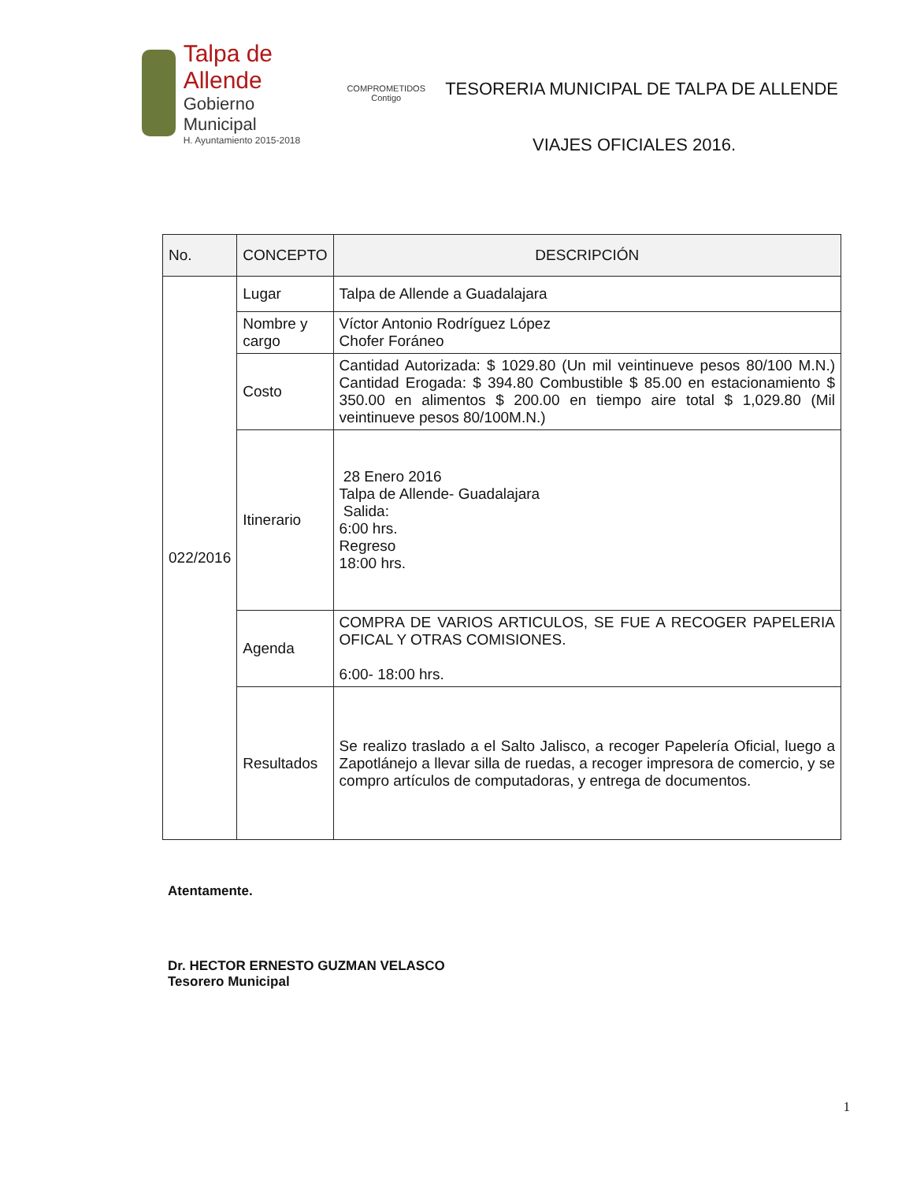Talpa de Allende
Gobierno Municipal
H. Ayuntamiento 2015-2018
COMPROMETIDOS
Contigo
TESORERIA MUNICIPAL DE TALPA DE ALLENDE
VIAJES OFICIALES 2016.
| No. | CONCEPTO | DESCRIPCIÓN |
| --- | --- | --- |
| 022/2016 | Lugar | Talpa de Allende a Guadalajara |
| | Nombre y cargo | Víctor Antonio Rodríguez López Chofer Foráneo |
| | Costo | Cantidad Autorizada: $ 1029.80 (Un mil veintinueve pesos 80/100 M.N.) Cantidad Erogada: $ 394.80 Combustible $ 85.00 en estacionamiento $ 350.00 en alimentos $ 200.00 en tiempo aire total $ 1,029.80 (Mil veintinueve pesos 80/100M.N.) |
| | Itinerario | 28 Enero 2016 Talpa de Allende- Guadalajara Salida: 6:00 hrs. Regreso 18:00 hrs. |
| | Agenda | COMPRA DE VARIOS ARTICULOS, SE FUE A RECOGER PAPELERIA OFICAL Y OTRAS COMISIONES. 6:00- 18:00 hrs. |
| | Resultados | Se realizo traslado a el Salto Jalisco, a recoger Papelería Oficial, luego a Zapotlánejo a llevar silla de ruedas, a recoger impresora de comercio, y se compro artículos de computadoras, y entrega de documentos. |
Atentamente.
Dr. HECTOR ERNESTO GUZMAN VELASCO
Tesorero Municipal
1